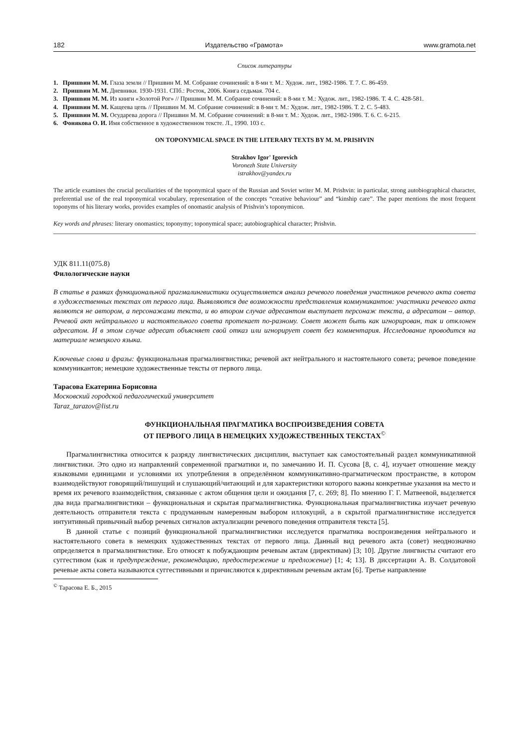182 Издательство «Грамота» www.gramota.net
Список литературы
1. Пришвин М. М. Глаза земли // Пришвин М. М. Собрание сочинений: в 8-ми т. М.: Худож. лит., 1982-1986. Т. 7. С. 86-459.
2. Пришвин М. М. Дневники. 1930-1931. СПб.: Росток, 2006. Книга седьмая. 704 с.
3. Пришвин М. М. Из книги «Золотой Рог» // Пришвин М. М. Собрание сочинений: в 8-ми т. М.: Худож. лит., 1982-1986. Т. 4. С. 428-581.
4. Пришвин М. М. Кащеева цепь // Пришвин М. М. Собрание сочинений: в 8-ми т. М.: Худож. лит., 1982-1986. Т. 2. С. 5-483.
5. Пришвин М. М. Осударева дорога // Пришвин М. М. Собрание сочинений: в 8-ми т. М.: Худож. лит., 1982-1986. Т. 6. С. 6-215.
6. Фонякова О. И. Имя собственное в художественном тексте. Л., 1990. 103 с.
ON TOPONYMICAL SPACE IN THE LITERARY TEXTS BY M. M. PRISHVIN
Strakhov Igor' Igorevich
Voronezh State University
istrakhov@yandex.ru
The article examines the crucial peculiarities of the toponymical space of the Russian and Soviet writer M. M. Prishvin: in particular, strong autobiographical character, preferential use of the real toponymical vocabulary, representation of the concepts “creative behaviour” and “kinship care”. The paper mentions the most frequent toponyms of his literary works, provides examples of onomastic analysis of Prishvin’s toponymicon.
Key words and phrases: literary onomastics; toponymy; toponymical space; autobiographical character; Prishvin.
УДК 811.11(075.8)
Филологические науки
В статье в рамках функциональной прагмалингвистики осуществляется анализ речевого поведения участников речевого акта совета в художественных текстах от первого лица. Выявляются две возможности представления коммуникантов: участники речевого акта являются не автором, а персонажами текста, и во втором случае адресантом выступает персонаж текста, а адресатом – автор. Речевой акт нейтрального и настоятельного совета протекает по-разному. Совет может быть как игнорирован, так и отклонен адресатом. И в этом случае адресат объясняет свой отказ или игнорирует совет без комментария. Исследование проводится на материале немецкого языка.
Ключевые слова и фразы: функциональная прагмалингвистика; речевой акт нейтрального и настоятельного совета; речевое поведение коммуникантов; немецкие художественные тексты от первого лица.
Тарасова Екатерина Борисовна
Московский городской педагогический университет
Taraz_tarazov@list.ru
ФУНКЦИОНАЛЬНАЯ ПРАГМАТИКА ВОСПРОИЗВЕДЕНИЯ СОВЕТА
ОТ ПЕРВОГО ЛИЦА В НЕМЕЦКИХ ХУДОЖЕСТВЕННЫХ ТЕКСТАХ<sup>©</sup>
Прагмалингвистика относится к разряду лингвистических дисциплин, выступает как самостоятельный раздел коммуникативной лингвистики. Это одно из направлений современной прагматики и, по замечанию И. П. Сусова [8, с. 4], изучает отношение между языковыми единицами и условиями их употребления в определённом коммуникативно-прагматическом пространстве, в котором взаимодействуют говорящий/пишущий и слушающий/читающий и для характеристики которого важны конкретные указания на место и время их речевого взаимодействия, связанные с актом общения цели и ожидания [7, с. 269; 8]. По мнению Г. Г. Матвеевой, выделяется два вида прагмалингвистики – функциональная и скрытая прагмалингвистика. Функциональная прагмалингвистика изучает речевую деятельность отправителя текста с продуманным намеренным выбором иллокуций, а в скрытой прагмалингвистике исследуется интуитивный привычный выбор речевых сигналов актуализации речевого поведения отправителя текста [5].
В данной статье с позиций функциональной прагмалингвистики исследуется прагматика воспроизведения нейтрального и настоятельного совета в немецких художественных текстах от первого лица. Данный вид речевого акта (совет) неоднозначно определяется в прагмалингвистике. Его относят к побуждающим речевым актам (директивам) [3; 10]. Другие лингвисты считают его суггестивом (как и предупреждение, рекомендацию, предостережение и предложение) [1; 4; 13]. В диссертации А. В. Солдатовой речевые акты совета называются суггестивными и причисляются к директивным речевым актам [6]. Третье направление
<sup>©</sup> Тарасова Е. Б., 2015